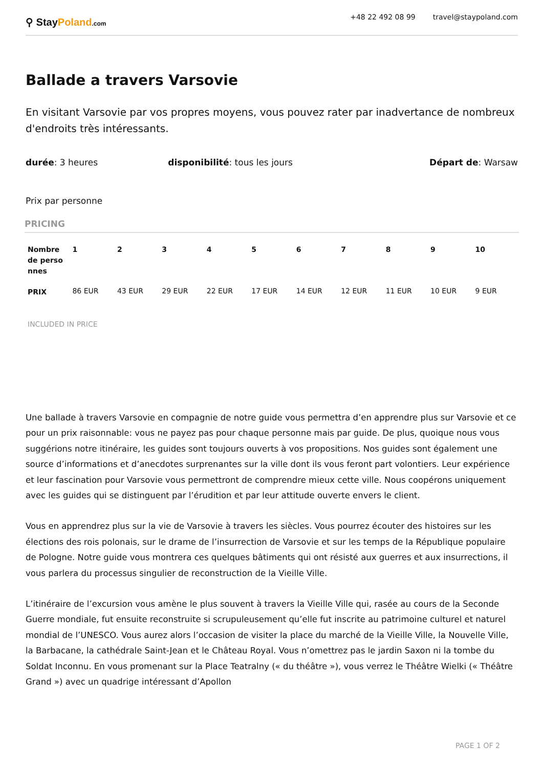⚲ StayPoland.com
+48 22 492 08 99 travel@staypoland.com
Ballade a travers Varsovie
En visitant Varsovie par vos propres moyens, vous pouvez rater par inadvertance de nombreux d'endroits très intéressants.
durée: 3 heures disponibilité: tous les jours Départ de: Warsaw
Prix par personne
PRICING
| Nombre de perso nnes | 1 | 2 | 3 | 4 | 5 | 6 | 7 | 8 | 9 | 10 |
| --- | --- | --- | --- | --- | --- | --- | --- | --- | --- | --- |
| PRIX | 86 EUR | 43 EUR | 29 EUR | 22 EUR | 17 EUR | 14 EUR | 12 EUR | 11 EUR | 10 EUR | 9 EUR |
INCLUDED IN PRICE
Une ballade à travers Varsovie en compagnie de notre guide vous permettra d’en apprendre plus sur Varsovie et ce pour un prix raisonnable: vous ne payez pas pour chaque personne mais par guide. De plus, quoique nous vous suggérions notre itinéraire, les guides sont toujours ouverts à vos propositions. Nos guides sont également une source d’informations et d’anecdotes surprenantes sur la ville dont ils vous feront part volontiers. Leur expérience et leur fascination pour Varsovie vous permettront de comprendre mieux cette ville. Nous coopérons uniquement avec les guides qui se distinguent par l’érudition et par leur attitude ouverte envers le client.
Vous en apprendrez plus sur la vie de Varsovie à travers les siècles. Vous pourrez écouter des histoires sur les élections des rois polonais, sur le drame de l’insurrection de Varsovie et sur les temps de la République populaire de Pologne. Notre guide vous montrera ces quelques bâtiments qui ont résisté aux guerres et aux insurrections, il vous parlera du processus singulier de reconstruction de la Vieille Ville.
L’itinéraire de l’excursion vous amène le plus souvent à travers la Vieille Ville qui, rasée au cours de la Seconde Guerre mondiale, fut ensuite reconstruite si scrupuleusement qu’elle fut inscrite au patrimoine culturel et naturel mondial de l’UNESCO. Vous aurez alors l’occasion de visiter la place du marché de la Vieille Ville, la Nouvelle Ville, la Barbacane, la cathédrale Saint-Jean et le Château Royal. Vous n’omettrez pas le jardin Saxon ni la tombe du Soldat Inconnu. En vous promenant sur la Place Teatralny (« du théâtre »), vous verrez le Théâtre Wielki (« Théâtre Grand ») avec un quadrige intéressant d’Apollon
PAGE 1 OF 2